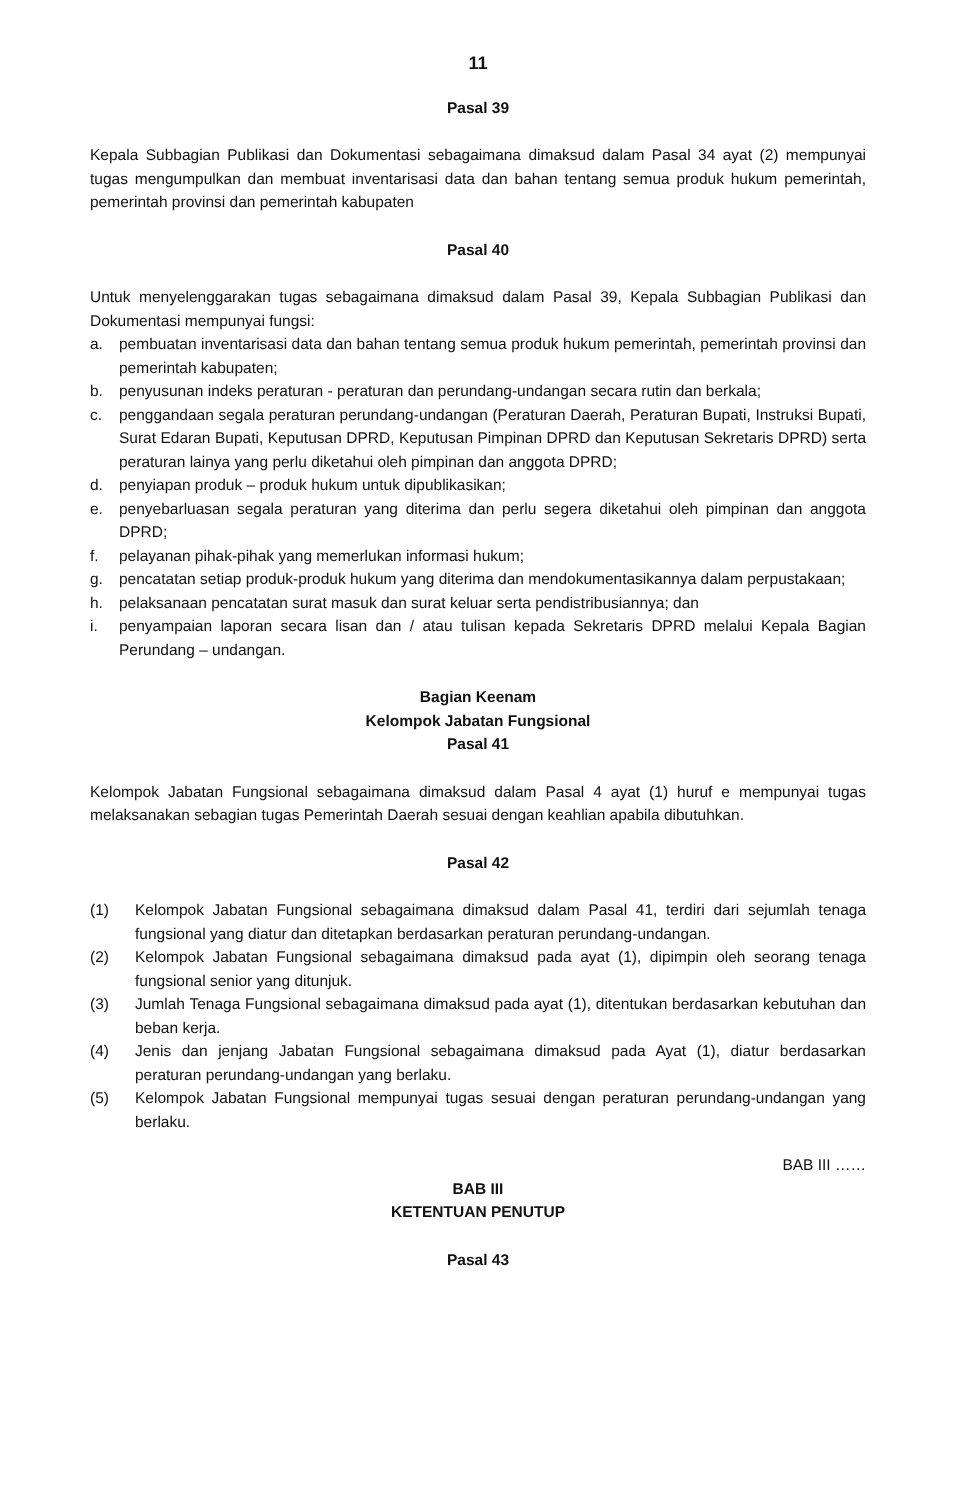11
Pasal 39
Kepala Subbagian Publikasi dan Dokumentasi sebagaimana dimaksud dalam Pasal 34 ayat (2) mempunyai tugas mengumpulkan dan membuat inventarisasi data dan bahan tentang semua produk hukum pemerintah, pemerintah provinsi dan pemerintah kabupaten
Pasal 40
Untuk menyelenggarakan tugas sebagaimana dimaksud dalam Pasal 39, Kepala Subbagian Publikasi dan Dokumentasi mempunyai fungsi:
a. pembuatan inventarisasi data dan bahan tentang semua produk hukum pemerintah, pemerintah provinsi dan pemerintah kabupaten;
b. penyusunan indeks peraturan - peraturan dan perundang-undangan secara rutin dan berkala;
c. penggandaan segala peraturan perundang-undangan (Peraturan Daerah, Peraturan Bupati, Instruksi Bupati, Surat Edaran Bupati, Keputusan DPRD, Keputusan Pimpinan DPRD dan Keputusan Sekretaris DPRD) serta peraturan lainya yang perlu diketahui oleh pimpinan dan anggota DPRD;
d. penyiapan produk – produk hukum untuk dipublikasikan;
e. penyebarluasan segala peraturan yang diterima dan perlu segera diketahui oleh pimpinan dan anggota DPRD;
f. pelayanan pihak-pihak yang memerlukan informasi hukum;
g. pencatatan setiap produk-produk hukum yang diterima dan mendokumentasikannya dalam perpustakaan;
h. pelaksanaan pencatatan surat masuk dan surat keluar serta pendistribusiannya; dan
i. penyampaian laporan secara lisan dan / atau tulisan kepada Sekretaris DPRD melalui Kepala Bagian Perundang – undangan.
Bagian Keenam
Kelompok Jabatan Fungsional
Pasal 41
Kelompok Jabatan Fungsional sebagaimana dimaksud dalam Pasal 4 ayat (1) huruf e mempunyai tugas melaksanakan sebagian tugas Pemerintah Daerah sesuai dengan keahlian apabila dibutuhkan.
Pasal 42
(1) Kelompok Jabatan Fungsional sebagaimana dimaksud dalam Pasal 41, terdiri dari sejumlah tenaga fungsional yang diatur dan ditetapkan berdasarkan peraturan perundang-undangan.
(2) Kelompok Jabatan Fungsional sebagaimana dimaksud pada ayat (1), dipimpin oleh seorang tenaga fungsional senior yang ditunjuk.
(3) Jumlah Tenaga Fungsional sebagaimana dimaksud pada ayat (1), ditentukan berdasarkan kebutuhan dan beban kerja.
(4) Jenis dan jenjang Jabatan Fungsional sebagaimana dimaksud pada Ayat (1), diatur berdasarkan peraturan perundang-undangan yang berlaku.
(5) Kelompok Jabatan Fungsional mempunyai tugas sesuai dengan peraturan perundang-undangan yang berlaku.
BAB III ……
BAB III
KETENTUAN PENUTUP
Pasal 43